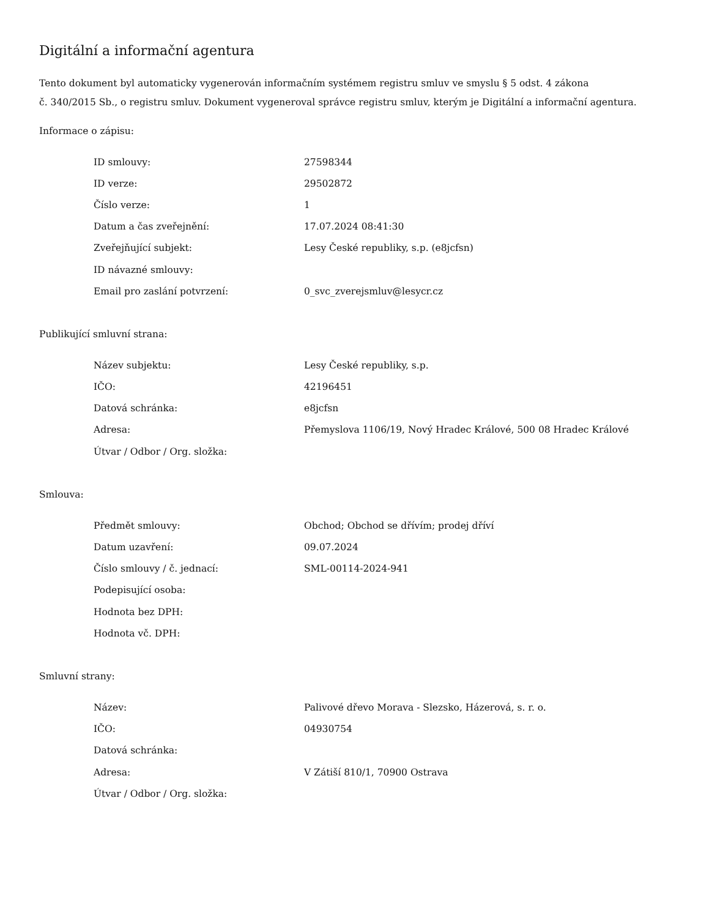Digitální a informační agentura
Tento dokument byl automaticky vygenerován informačním systémem registru smluv ve smyslu § 5 odst. 4 zákona
č. 340/2015 Sb., o registru smluv. Dokument vygeneroval správce registru smluv, kterým je Digitální a informační agentura.
Informace o zápisu:
| ID smlouvy: | 27598344 |
| ID verze: | 29502872 |
| Číslo verze: | 1 |
| Datum a čas zveřejnění: | 17.07.2024 08:41:30 |
| Zveřejňující subjekt: | Lesy České republiky, s.p. (e8jcfsn) |
| ID návazné smlouvy: | |
| Email pro zaslání potvrzení: | 0_svc_zverejsmluv@lesycr.cz |
Publikující smluvní strana:
| Název subjektu: | Lesy České republiky, s.p. |
| IČO: | 42196451 |
| Datová schránka: | e8jcfsn |
| Adresa: | Přemyslova 1106/19, Nový Hradec Králové, 500 08 Hradec Králové |
| Útvar / Odbor / Org. složka: | |
Smlouva:
| Předmět smlouvy: | Obchod; Obchod se dřívím; prodej dříví |
| Datum uzavření: | 09.07.2024 |
| Číslo smlouvy / č. jednací: | SML-00114-2024-941 |
| Podepisující osoba: | |
| Hodnota bez DPH: | |
| Hodnota vč. DPH: | |
Smluvní strany:
| Název: | Palivové dřevo Morava - Slezsko, Házerová, s. r. o. |
| IČO: | 04930754 |
| Datová schránka: | |
| Adresa: | V Zátiší 810/1, 70900 Ostrava |
| Útvar / Odbor / Org. složka: | |